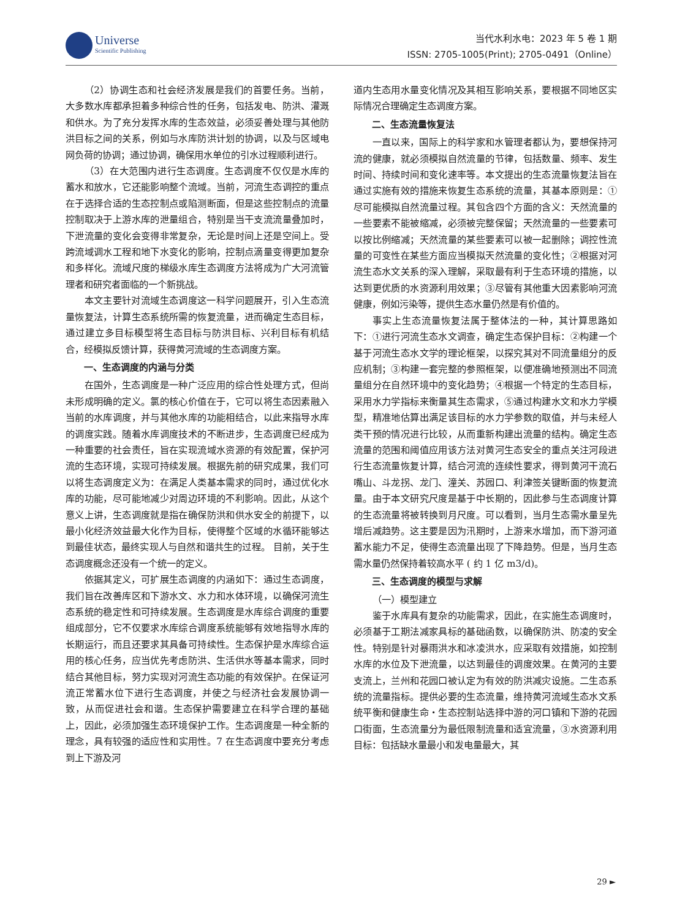Universe Scientific Publishing
当代水利水电：2023 年 5 卷 1 期
ISSN: 2705-1005(Print); 2705-0491（Online）
（2）协调生态和社会经济发展是我们的首要任务。当前，大多数水库都承担着多种综合性的任务，包括发电、防洪、灌溉和供水。为了充分发挥水库的生态效益，必须妥善处理与其他防洪目标之间的关系，例如与水库防洪计划的协调，以及与区域电网负荷的协调；通过协调，确保用水单位的引水过程顺利进行。
（3）在大范围内进行生态调度。生态调度不仅仅是水库的蓄水和放水，它还能影响整个流域。当前，河流生态调控的重点在于选择合适的生态控制点或陷测断面，但是这些控制点的流量控制取决于上游水库的泄量组合，特别是当干支流流量叠加时，下泄流量的变化会变得非常复杂，无论是时间上还是空间上。受跨流域调水工程和地下水变化的影响，控制点滴量变得更加复杂和多样化。流域尺度的梯级水库生态调度方法将成为广大河流管理者和研究者面临的一个新挑战。
本文主要针对流域生态调度这一科学问题展开，引入生态流量恢复法，计算生态系统所需的恢复流量，进而确定生态目标，通过建立多目标模型将生态目标与防洪目标、兴利目标有机结合，经模拟反馈计算，获得黄河流域的生态调度方案。
一、生态调度的内涵与分类
在国外，生态调度是一种广泛应用的综合性处理方式，但尚未形成明确的定义。氯的核心价值在于，它可以将生态因素融入当前的水库调度，并与其他水库的功能相结合，以此来指导水库的调度实践。随着水库调度技术的不断进步，生态调度已经成为一种重要的社会责任，旨在实现流域水资源的有效配置，保护河流的生态环境，实现可持续发展。根据先前的研究成果，我们可以将生态调度定义为：在满足人类基本需求的同时，通过优化水库的功能，尽可能地减少对周边环境的不利影响。因此，从这个意义上讲，生态调度就是指在确保防洪和供水安全的前提下，以最小化经济效益最大化作为目标，使得整个区域的水循环能够达到最佳状态，最终实现人与自然和谐共生的过程。 目前，关于生态调度概念还没有一个统一的定义。
依据其定义，可扩展生态调度的内涵如下：通过生态调度，我们旨在改善库区和下游水文、水力和水体环境，以确保河流生态系统的稳定性和可持续发展。生态调度是水库综合调度的重要组成部分，它不仅要求水库综合调度系统能够有效地指导水库的长期运行，而且还要求其具备可持续性。生态保护是水库综合运用的核心任务，应当优先考虑防洪、生活供水等基本需求，同时结合其他目标，努力实现对河流生态功能的有效保护。在保证河流正常蓄水位下进行生态调度，并使之与经济社会发展协调一致，从而促进社会和谐。生态保护需要建立在科学合理的基础上，因此，必须加强生态环境保护工作。生态调度是一种全新的理念，具有较强的适应性和实用性。7 在生态调度中要充分考虑到上下游及河
道内生态用水量变化情况及其相互影响关系，要根据不同地区实际情况合理确定生态调度方案。
二、生态流量恢复法
一直以来，国际上的科学家和水管理者都认为，要想保持河流的健康，就必须模拟自然流量的节律，包括数量、频率、发生时间、持续时间和变化速率等。本文提出的生态流量恢复法旨在通过实施有效的措施来恢复生态系统的流量，其基本原则是：①尽可能模拟自然流量过程。其包含四个方面的含义：天然流量的一些要素不能被缩减，必须被完整保留；天然流量的一些要素可以按比例缩减；天然流量的某些要素可以被一起删除；调控性流量的可变性在某些方面应当模拟天然流量的变化性；②根据对河流生态水文关系的深入理解，采取最有利于生态环境的措施，以达到更优质的水资源利用效果；③尽管有其他重大因素影响河流健康，例如污染等，提供生态水量仍然是有价值的。
事实上生态流量恢复法属于整体法的一种，其计算思路如下：①进行河流生态水文调查，确定生态保护目标：②构建一个基于河流生态水文学的理论框架，以探究其对不同流量组分的反应机制；③构建一套完整的参照框架，以便准确地预测出不同流量组分在自然环境中的变化趋势；④根据一个特定的生态目标，采用水力学指标来衡量其生态需求，⑤通过构建水文和水力学模型，精准地估算出满足该目标的水力学参数的取值，并与未经人类干预的情况进行比较，从而重新构建出流量的结构。确定生态流量的范围和阈值应用该方法对黄河生态安全的重点关注河段进行生态流量恢复计算，结合河流的连续性要求，得到黄河干流石嘴山、斗龙拐、龙门、潼关、苏园口、利津签关键断面的恢复流量。由于本文研究尺度是基于中长期的，因此参与生态调度计算的生态流量将被转换到月尺度。可以看到，当月生态需水量呈先增后减趋势。这主要是因为汛期时，上游来水增加，而下游河道蓄水能力不足，使得生态流量出现了下降趋势。但是，当月生态需水量仍然保持着较高水平 ( 约 1 亿 m3/d)。
三、生态调度的模型与求解
（一）模型建立
鉴于水库具有复杂的功能需求，因此，在实施生态调度时，必须基于工期法减家具标的基础函数，以确保防洪、防凌的安全性。特别是针对暴雨洪水和冰凌洪水，应采取有效措施，如控制水库的水位及下泄流量，以达到最佳的调度效果。在黄河的主要支流上，兰州和花园口被认定为有效的防洪减灾设施。二生态系统的流量指标。提供必要的生态流量，维持黄河流域生态水文系统平衡和健康生命・生态控制站选择中游的河口镇和下游的花园口街面，生态流量分为最低限制流量和适宜流量，③水资源利用目标：包括缺水量最小和发电量最大，其
29 ►